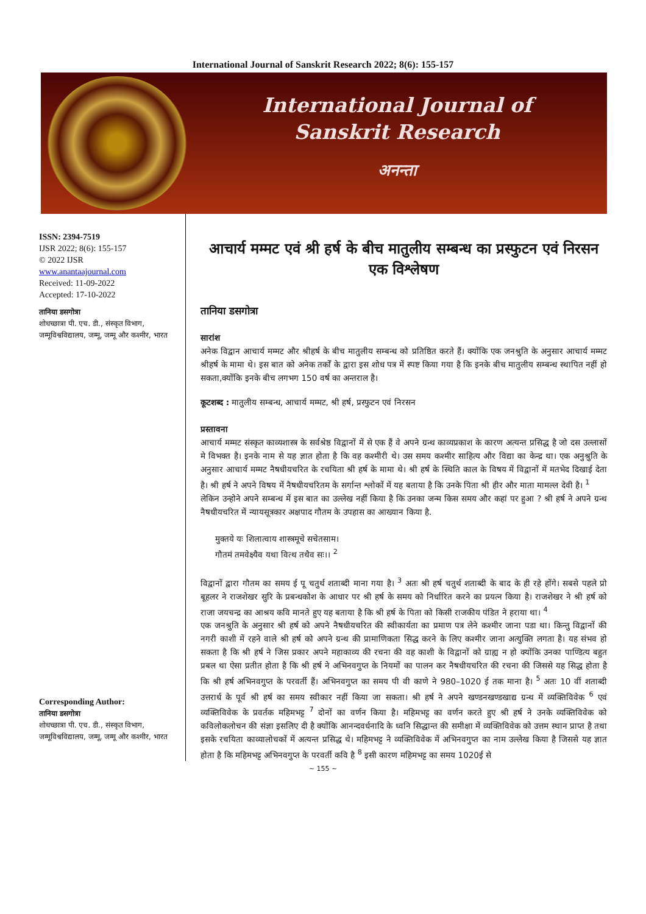International Journal of Sanskrit Research 2022; 8(6): 155-157
International Journal of
Sanskrit Research
अनन्ता
ISSN: 2394-7519
IJSR 2022; 8(6): 155-157
© 2022 IJSR
www.anantaajournal.com
Received: 11-09-2022
Accepted: 17-10-2022
तानिया डसगोत्रा
शोधच्छात्रा पी. एच. डी., संस्कृत विभाग, जम्मूविश्वविद्यालय, जम्मू, जम्मू और कश्मीर, भारत
Corresponding Author:
तानिया डसगोत्रा
शोधच्छात्रा पी. एच. डी., संस्कृत विभाग, जम्मूविश्वविद्यालय, जम्मू, जम्मू और कश्मीर, भारत
आचार्य मम्मट एवं श्री हर्ष के बीच मातुलीय सम्बन्ध का प्रस्फुटन एवं निरसन एक विश्लेषण
तानिया डसगोत्रा
सारांश
अनेक विद्वान आचार्य मम्मट और श्रीहर्ष के बीच मातुलीय सम्बन्ध को प्रतिष्ठित करते हैं। क्योंकि एक जनश्रुति के अनुसार आचार्य मम्मट श्रीहर्ष के मामा थे। इस बात को अनेक तर्कों के द्वारा इस शोध पत्र में स्पष्ट किया गया है कि इनके बीच मातुलीय सम्बन्ध स्थापित नहीं हो सकता,क्योंकि इनके बीच लगभग 150 वर्ष का अन्तराल है।
कूटशब्द : मातुलीय सम्बन्ध, आचार्य मम्मट, श्री हर्ष, प्रस्फुटन एवं निरसन
प्रस्तावना
आचार्य मम्मट संस्कृत काव्यशास्त्र के सर्वश्रेष्ठ विद्वानों में से एक हैं वे अपने ग्रन्थ काव्यप्रकाश के कारण अत्यन्त प्रसिद्ध है जो दस उल्लासों मे विभक्त है। इनके नाम से यह ज्ञात होता है कि वह कश्मीरी थे। उस समय कश्मीर साहित्य और विद्या का केन्द्र था। एक अनुश्रुति के अनुसार आचार्य मम्मट नैषधीयचरित के रचयिता श्री हर्ष के मामा थे। श्री हर्ष के स्थिति काल के विषय में विद्वानों में मतभेद दिखाई देता है। श्री हर्ष ने अपने विषय में नैषधीयचरितम के सर्गान्त श्लोकों में यह बताया है कि उनके पिता श्री हीर और माता मामल्ल देवी है। <sup>1</sup>
लेकिन उन्होने अपने सम्बन्ध में इस बात का उल्लेख नहीं किया है कि उनका जन्म किस समय और कहां पर हुआ ? श्री हर्ष ने अपने ग्रन्थ नैषधीयचरित में न्यायसूत्रकार अक्षपाद गौतम के उपहास का आख्यान किया है.
मुक्तये यः शिलात्वाय शास्त्रमूचे सचेतसाम।
गौतमं तमवेक्ष्यैव यथा वित्थ तथैव सः।। <sup>2</sup>
विद्वानों द्वारा गौतम का समय ई पू चतुर्थ शताब्दी माना गया है। <sup>3</sup> अतः श्री हर्ष चतुर्थ शताब्दी के बाद के ही रहे होंगे। सबसे पहले प्रो बूहलर ने राजशेखर सुरि के प्रबन्धकोश के आधार पर श्री हर्ष के समय को निर्धारित करने का प्रयत्न किया है। राजशेखर ने श्री हर्ष को राजा जयचन्द्र का आश्रय कवि मानते हुए यह बताया है कि श्री हर्ष के पिता को किसी राजकीय पंडित ने हराया था। <sup>4</sup>
एक जनश्रुति के अनुसार श्री हर्ष को अपने नैषधीयचरित की स्वीकार्यता का प्रमाण पत्र लेने कश्मीर जाना पडा था। किन्तु विद्वानों की नगरी काशी में रहने वाले श्री हर्ष को अपने ग्रन्थ की प्रामाणिकता सिद्ध करने के लिए कश्मीर जाना अत्युक्ति लगता है। यह संभव हो सकता है कि श्री हर्ष ने जिस प्रकार अपने महाकाव्य की रचना की वह काशी के विद्वानों को ग्राह्य न हो क्योंकि उनका पाण्डित्य बहुत प्रबल था ऐसा प्रतीत होता है कि श्री हर्ष ने अभिनवगुप्त के नियमों का पालन कर नैषधीयचरित की रचना की जिससे यह सिद्ध होता है कि श्री हर्ष अभिनवगुप्त के परवर्ती हैं। अभिनवगुप्त का समय पी वी काणे ने 980–1020 ई तक माना है। <sup>5</sup> अतः 10 वीं शताब्दी उत्तरार्ध के पूर्व श्री हर्ष का समय स्वीकार नहीं किया जा सकता। श्री हर्ष ने अपने खण्डनखण्डखाद्य ग्रन्थ में व्यक्तिविवेक <sup>6</sup> एवं व्यक्तिविवेक के प्रवर्तक महिमभट्ट <sup>7</sup> दोनों का वर्णन किया है। महिमभट्ट का वर्णन करते हुए श्री हर्ष ने उनके व्यक्तिविवेक को कविलोकलोचन की संज्ञा इसलिए दी है क्योंकि आनन्दवर्धनादि के ध्वनि सिद्धान्त की समीक्षा में व्यक्तिविवेक को उत्तम स्थान प्राप्त है तथा इसके रचयिता काव्यालोचकों में अत्यन्त प्रसिद्ध थे। महिमभट्ट ने व्यक्तिविवेक में अभिनवगुप्त का नाम उल्लेख किया है जिससे यह ज्ञात होता है कि महिमभट्ट अभिनवगुप्त के परवर्ती कवि है <sup>8</sup> इसी कारण महिमभट्ट का समय 1020ई से
~ 155 ~